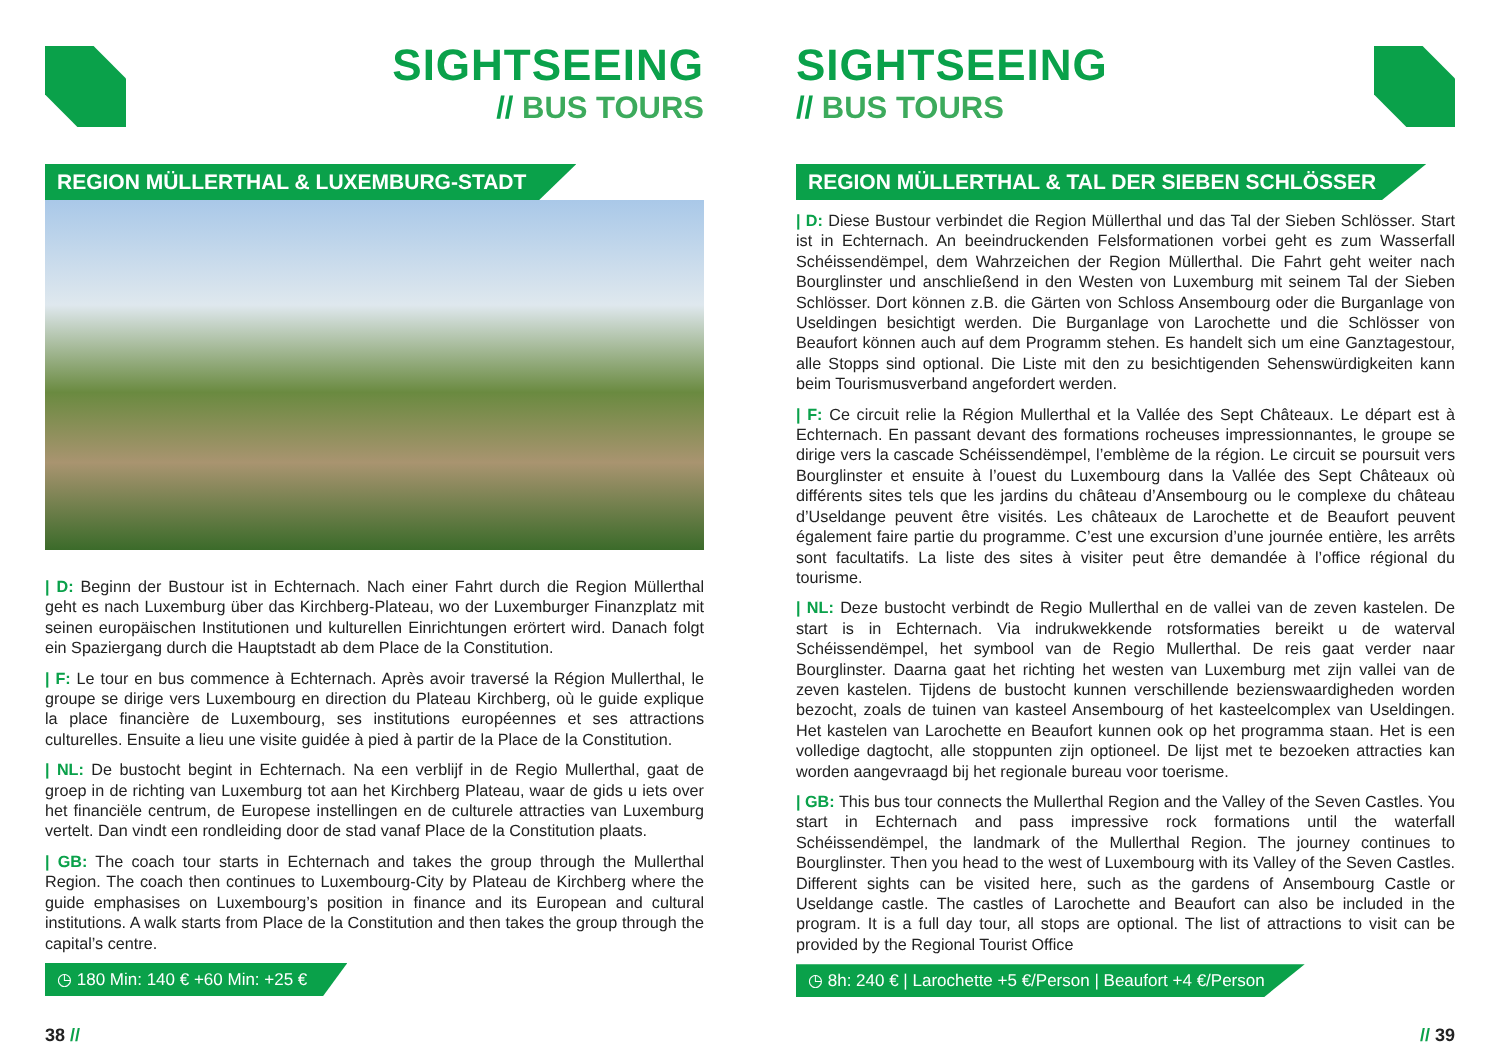SIGHTSEEING
// BUS TOURS
REGION MÜLLERTHAL & LUXEMBURG-STADT
| D: Beginn der Bustour ist in Echternach. Nach einer Fahrt durch die Region Müllerthal geht es nach Luxemburg über das Kirchberg-Plateau, wo der Luxemburger Finanzplatz mit seinen europäischen Institutionen und kulturellen Einrichtungen erörtert wird. Danach folgt ein Spaziergang durch die Hauptstadt ab dem Place de la Constitution.
| F: Le tour en bus commence à Echternach. Après avoir traversé la Région Mullerthal, le groupe se dirige vers Luxembourg en direction du Plateau Kirchberg, où le guide explique la place financière de Luxembourg, ses institutions européennes et ses attractions culturelles. Ensuite a lieu une visite guidée à pied à partir de la Place de la Constitution.
| NL: De bustocht begint in Echternach. Na een verblijf in de Regio Mullerthal, gaat de groep in de richting van Luxemburg tot aan het Kirchberg Plateau, waar de gids u iets over het financiële centrum, de Europese instellingen en de culturele attracties van Luxemburg vertelt. Dan vindt een rondleiding door de stad vanaf Place de la Constitution plaats.
| GB: The coach tour starts in Echternach and takes the group through the Mullerthal Region. The coach then continues to Luxembourg-City by Plateau de Kirchberg where the guide emphasises on Luxembourg’s position in finance and its European and cultural institutions. A walk starts from Place de la Constitution and then takes the group through the capital’s centre.
◷ 180 Min: 140 € +60 Min: +25 €
38 //
SIGHTSEEING
// BUS TOURS
REGION MÜLLERTHAL & TAL DER SIEBEN SCHLÖSSER
| D: Diese Bustour verbindet die Region Müllerthal und das Tal der Sieben Schlösser. Start ist in Echternach. An beeindruckenden Felsformationen vorbei geht es zum Wasserfall Schéissendëmpel, dem Wahrzeichen der Region Müllerthal. Die Fahrt geht weiter nach Bourglinster und anschließend in den Westen von Luxemburg mit seinem Tal der Sieben Schlösser. Dort können z.B. die Gärten von Schloss Ansembourg oder die Burganlage von Useldingen besichtigt werden. Die Burganlage von Larochette und die Schlösser von Beaufort können auch auf dem Programm stehen. Es handelt sich um eine Ganztagestour, alle Stopps sind optional. Die Liste mit den zu besichtigenden Sehenswürdigkeiten kann beim Tourismusverband angefordert werden.
| F: Ce circuit relie la Région Mullerthal et la Vallée des Sept Châteaux. Le départ est à Echternach. En passant devant des formations rocheuses impressionnantes, le groupe se dirige vers la cascade Schéissendëmpel, l’emblème de la région. Le circuit se poursuit vers Bourglinster et ensuite à l’ouest du Luxembourg dans la Vallée des Sept Châteaux où différents sites tels que les jardins du château d’Ansembourg ou le complexe du château d’Useldange peuvent être visités. Les châteaux de Larochette et de Beaufort peuvent également faire partie du programme. C’est une excursion d’une journée entière, les arrêts sont facultatifs. La liste des sites à visiter peut être demandée à l’office régional du tourisme.
| NL: Deze bustocht verbindt de Regio Mullerthal en de vallei van de zeven kastelen. De start is in Echternach. Via indrukwekkende rotsformaties bereikt u de waterval Schéissendëmpel, het symbool van de Regio Mullerthal. De reis gaat verder naar Bourglinster. Daarna gaat het richting het westen van Luxemburg met zijn vallei van de zeven kastelen. Tijdens de bustocht kunnen verschillende bezienswaardigheden worden bezocht, zoals de tuinen van kasteel Ansembourg of het kasteelcomplex van Useldingen. Het kastelen van Larochette en Beaufort kunnen ook op het programma staan. Het is een volledige dagtocht, alle stoppunten zijn optioneel. De lijst met te bezoeken attracties kan worden aangevraagd bij het regionale bureau voor toerisme.
| GB: This bus tour connects the Mullerthal Region and the Valley of the Seven Castles. You start in Echternach and pass impressive rock formations until the waterfall Schéissendëmpel, the landmark of the Mullerthal Region. The journey continues to Bourglinster. Then you head to the west of Luxembourg with its Valley of the Seven Castles. Different sights can be visited here, such as the gardens of Ansembourg Castle or Useldange castle. The castles of Larochette and Beaufort can also be included in the program. It is a full day tour, all stops are optional. The list of attractions to visit can be provided by the Regional Tourist Office
◷ 8h: 240 € | Larochette +5 €/Person | Beaufort +4 €/Person
// 39